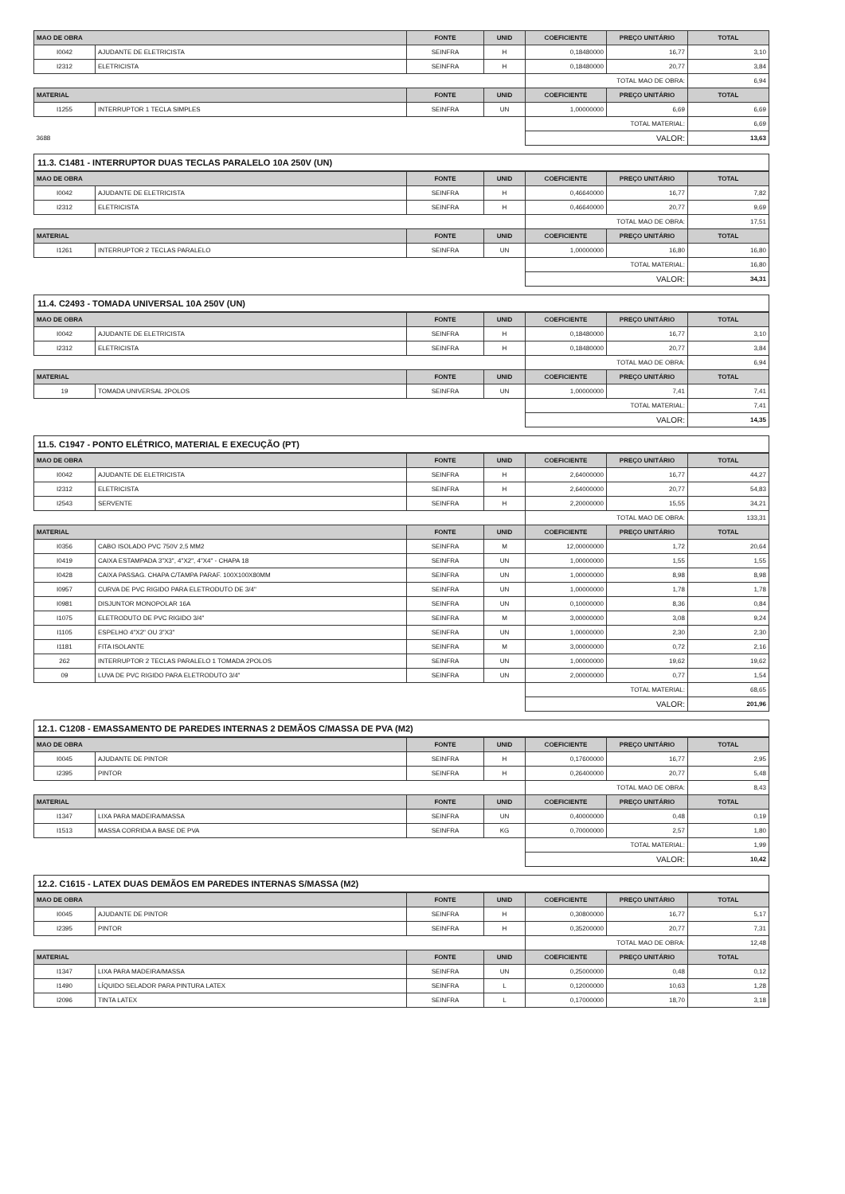| MAO DE OBRA | | FONTE | UNID | COEFICIENTE | PREÇO UNITÁRIO | TOTAL |
| --- | --- | --- | --- | --- | --- | --- |
| I0042 | AJUDANTE DE ELETRICISTA | SEINFRA | H | 0,18480000 | 16,77 | 3,10 |
| I2312 | ELETRICISTA | SEINFRA | H | 0,18480000 | 20,77 | 3,84 |
| | | | | TOTAL MAO DE OBRA: | | 6,94 |
| MATERIAL | | FONTE | UNID | COEFICIENTE | PREÇO UNITÁRIO | TOTAL |
| I1255 | INTERRUPTOR 1 TECLA SIMPLES | SEINFRA | UN | 1,00000000 | 6,69 | 6,69 |
| | | | | TOTAL MATERIAL: | | 6,69 |
| 3688 | | | | VALOR: | | 13,63 |
11.3. C1481 - INTERRUPTOR DUAS TECLAS PARALELO 10A 250V (UN)
| MAO DE OBRA | | FONTE | UNID | COEFICIENTE | PREÇO UNITÁRIO | TOTAL |
| --- | --- | --- | --- | --- | --- | --- |
| I0042 | AJUDANTE DE ELETRICISTA | SEINFRA | H | 0,46640000 | 16,77 | 7,82 |
| I2312 | ELETRICISTA | SEINFRA | H | 0,46640000 | 20,77 | 9,69 |
| | | | | TOTAL MAO DE OBRA: | | 17,51 |
| MATERIAL | | FONTE | UNID | COEFICIENTE | PREÇO UNITÁRIO | TOTAL |
| I1261 | INTERRUPTOR 2 TECLAS PARALELO | SEINFRA | UN | 1,00000000 | 16,80 | 16,80 |
| | | | | TOTAL MATERIAL: | | 16,80 |
| | | | | VALOR: | | 34,31 |
11.4. C2493 - TOMADA UNIVERSAL 10A 250V (UN)
| MAO DE OBRA | | FONTE | UNID | COEFICIENTE | PREÇO UNITÁRIO | TOTAL |
| --- | --- | --- | --- | --- | --- | --- |
| I0042 | AJUDANTE DE ELETRICISTA | SEINFRA | H | 0,18480000 | 16,77 | 3,10 |
| I2312 | ELETRICISTA | SEINFRA | H | 0,18480000 | 20,77 | 3,84 |
| | | | | TOTAL MAO DE OBRA: | | 6,94 |
| MATERIAL | | FONTE | UNID | COEFICIENTE | PREÇO UNITÁRIO | TOTAL |
| 19 | TOMADA UNIVERSAL 2POLOS | SEINFRA | UN | 1,00000000 | 7,41 | 7,41 |
| | | | | TOTAL MATERIAL: | | 7,41 |
| | | | | VALOR: | | 14,35 |
11.5. C1947 - PONTO ELÉTRICO, MATERIAL E EXECUÇÃO (PT)
| MAO DE OBRA | | FONTE | UNID | COEFICIENTE | PREÇO UNITÁRIO | TOTAL |
| --- | --- | --- | --- | --- | --- | --- |
| I0042 | AJUDANTE DE ELETRICISTA | SEINFRA | H | 2,64000000 | 16,77 | 44,27 |
| I2312 | ELETRICISTA | SEINFRA | H | 2,64000000 | 20,77 | 54,83 |
| I2543 | SERVENTE | SEINFRA | H | 2,20000000 | 15,55 | 34,21 |
| | | | | TOTAL MAO DE OBRA: | | 133,31 |
| MATERIAL | | FONTE | UNID | COEFICIENTE | PREÇO UNITÁRIO | TOTAL |
| I0356 | CABO ISOLADO PVC 750V 2,5 MM2 | SEINFRA | M | 12,00000000 | 1,72 | 20,64 |
| I0419 | CAIXA ESTAMPADA 3"X3", 4"X2", 4"X4" - CHAPA 18 | SEINFRA | UN | 1,00000000 | 1,55 | 1,55 |
| I0428 | CAIXA PASSAG. CHAPA C/TAMPA PARAF. 100X100X80MM | SEINFRA | UN | 1,00000000 | 8,98 | 8,98 |
| I0957 | CURVA DE PVC RIGIDO PARA ELETRODUTO DE 3/4" | SEINFRA | UN | 1,00000000 | 1,78 | 1,78 |
| I0981 | DISJUNTOR MONOPOLAR 16A | SEINFRA | UN | 0,10000000 | 8,36 | 0,84 |
| I1075 | ELETRODUTO DE PVC RIGIDO 3/4" | SEINFRA | M | 3,00000000 | 3,08 | 9,24 |
| I1105 | ESPELHO 4"X2" OU 3"X3" | SEINFRA | UN | 1,00000000 | 2,30 | 2,30 |
| I1181 | FITA ISOLANTE | SEINFRA | M | 3,00000000 | 0,72 | 2,16 |
| 262 | INTERRUPTOR 2 TECLAS PARALELO 1 TOMADA 2POLOS | SEINFRA | UN | 1,00000000 | 19,62 | 19,62 |
| 09 | LUVA DE PVC RIGIDO PARA ELETRODUTO 3/4" | SEINFRA | UN | 2,00000000 | 0,77 | 1,54 |
| | | | | TOTAL MATERIAL: | | 68,65 |
| | | | | VALOR: | | 201,96 |
12.1. C1208 - EMASSAMENTO DE PAREDES INTERNAS 2 DEMÃOS C/MASSA DE PVA (M2)
| MAO DE OBRA | | FONTE | UNID | COEFICIENTE | PREÇO UNITÁRIO | TOTAL |
| --- | --- | --- | --- | --- | --- | --- |
| I0045 | AJUDANTE DE PINTOR | SEINFRA | H | 0,17600000 | 16,77 | 2,95 |
| I2395 | PINTOR | SEINFRA | H | 0,26400000 | 20,77 | 5,48 |
| | | | | TOTAL MAO DE OBRA: | | 8,43 |
| MATERIAL | | FONTE | UNID | COEFICIENTE | PREÇO UNITÁRIO | TOTAL |
| I1347 | LIXA PARA MADEIRA/MASSA | SEINFRA | UN | 0,40000000 | 0,48 | 0,19 |
| I1513 | MASSA CORRIDA A BASE DE PVA | SEINFRA | KG | 0,70000000 | 2,57 | 1,80 |
| | | | | TOTAL MATERIAL: | | 1,99 |
| | | | | VALOR: | | 10,42 |
12.2. C1615 - LATEX DUAS DEMÃOS EM PAREDES INTERNAS S/MASSA (M2)
| MAO DE OBRA | | FONTE | UNID | COEFICIENTE | PREÇO UNITÁRIO | TOTAL |
| --- | --- | --- | --- | --- | --- | --- |
| I0045 | AJUDANTE DE PINTOR | SEINFRA | H | 0,30800000 | 16,77 | 5,17 |
| I2395 | PINTOR | SEINFRA | H | 0,35200000 | 20,77 | 7,31 |
| | | | | TOTAL MAO DE OBRA: | | 12,48 |
| MATERIAL | | FONTE | UNID | COEFICIENTE | PREÇO UNITÁRIO | TOTAL |
| I1347 | LIXA PARA MADEIRA/MASSA | SEINFRA | UN | 0,25000000 | 0,48 | 0,12 |
| I1490 | LÍQUIDO SELADOR PARA PINTURA LATEX | SEINFRA | L | 0,12000000 | 10,63 | 1,28 |
| I2096 | TINTA LATEX | SEINFRA | L | 0,17000000 | 18,70 | 3,18 |